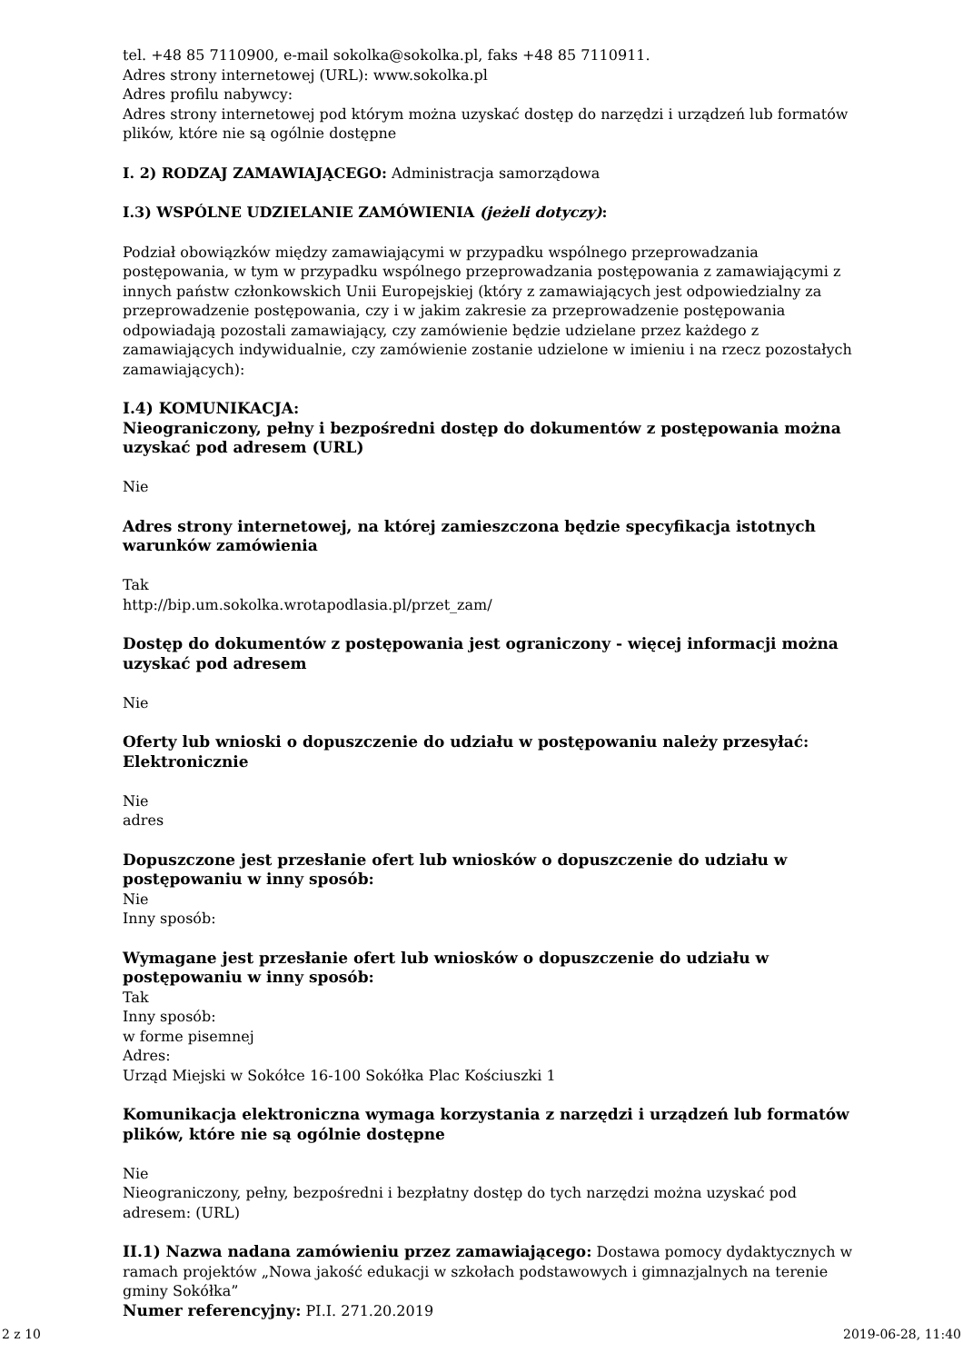tel. +48 85 7110900, e-mail sokolka@sokolka.pl, faks +48 85 7110911.
Adres strony internetowej (URL): www.sokolka.pl
Adres profilu nabywcy:
Adres strony internetowej pod którym można uzyskać dostęp do narzędzi i urządzeń lub formatów plików, które nie są ogólnie dostępne
I. 2) RODZAJ ZAMAWIAJĄCEGO: Administracja samorządowa
I.3) WSPÓLNE UDZIELANIE ZAMÓWIENIA (jeżeli dotyczy):
Podział obowiązków między zamawiającymi w przypadku wspólnego przeprowadzania postępowania, w tym w przypadku wspólnego przeprowadzania postępowania z zamawiającymi z innych państw członkowskich Unii Europejskiej (który z zamawiających jest odpowiedzialny za przeprowadzenie postępowania, czy i w jakim zakresie za przeprowadzenie postępowania odpowiadają pozostali zamawiający, czy zamówienie będzie udzielane przez każdego z zamawiających indywidualnie, czy zamówienie zostanie udzielone w imieniu i na rzecz pozostałych zamawiających):
I.4) KOMUNIKACJA:
Nieograniczony, pełny i bezpośredni dostęp do dokumentów z postępowania można uzyskać pod adresem (URL)
Nie
Adres strony internetowej, na której zamieszczona będzie specyfikacja istotnych warunków zamówienia
Tak
http://bip.um.sokolka.wrotapodlasia.pl/przet_zam/
Dostęp do dokumentów z postępowania jest ograniczony - więcej informacji można uzyskać pod adresem
Nie
Oferty lub wnioski o dopuszczenie do udziału w postępowaniu należy przesyłać:
Elektronicznie
Nie
adres
Dopuszczone jest przesłanie ofert lub wniosków o dopuszczenie do udziału w postępowaniu w inny sposób:
Nie
Inny sposób:
Wymagane jest przesłanie ofert lub wniosków o dopuszczenie do udziału w postępowaniu w inny sposób:
Tak
Inny sposób:
w forme pisemnej
Adres:
Urząd Miejski w Sokółce 16-100 Sokółka Plac Kościuszki 1
Komunikacja elektroniczna wymaga korzystania z narzędzi i urządzeń lub formatów plików, które nie są ogólnie dostępne
Nie
Nieograniczony, pełny, bezpośredni i bezpłatny dostęp do tych narzędzi można uzyskać pod adresem: (URL)
II.1) Nazwa nadana zamówieniu przez zamawiającego: Dostawa pomocy dydaktycznych w ramach projektów „Nowa jakość edukacji w szkołach podstawowych i gimnazjalnych na terenie gminy Sokółka”
Numer referencyjny: PI.I. 271.20.2019
2 z 10 2019-06-28, 11:40